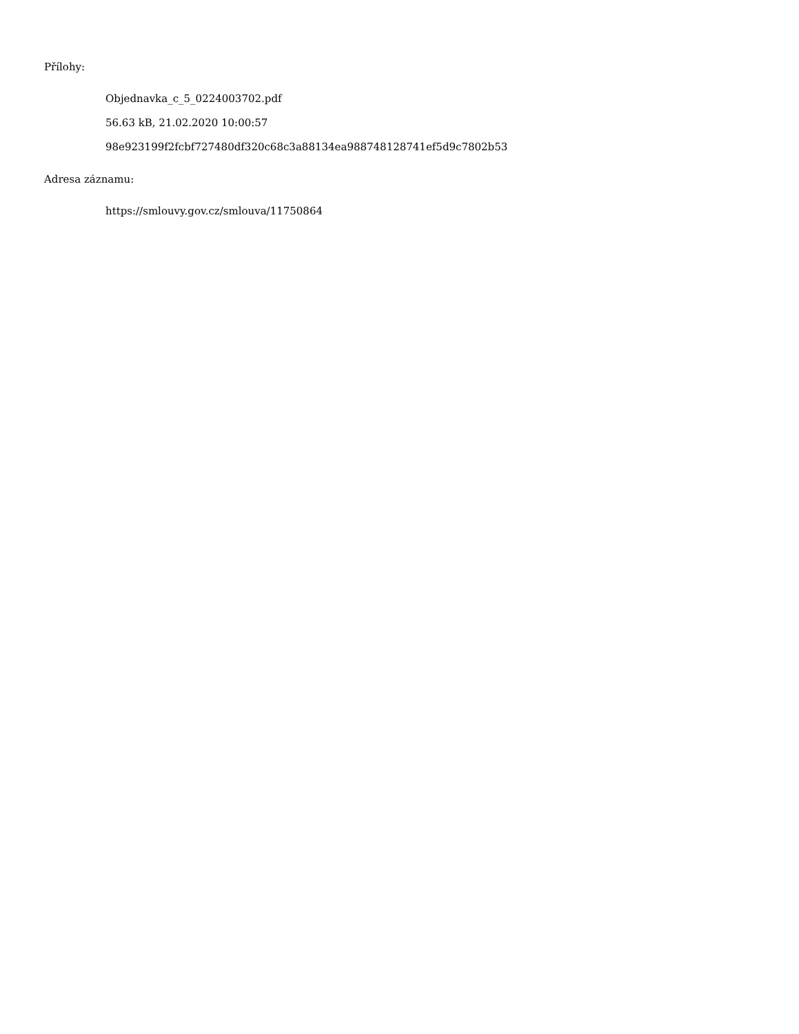Přílohy:
Objednavka_c_5_0224003702.pdf
56.63 kB, 21.02.2020 10:00:57
98e923199f2fcbf727480df320c68c3a88134ea988748128741ef5d9c7802b53
Adresa záznamu:
https://smlouvy.gov.cz/smlouva/11750864